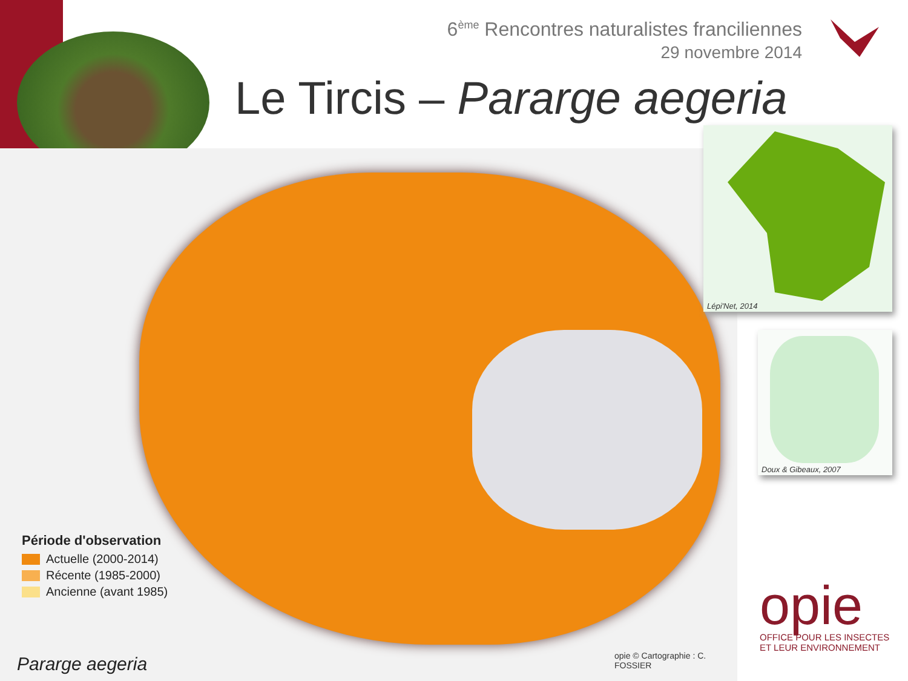6<sup>ème</sup> Rencontres naturalistes franciliennes
29 novembre 2014
Le Tircis – Pararge aegeria
Période d'observation
Actuelle (2000-2014)
Récente (1985-2000)
Ancienne (avant 1985)
Pararge aegeria
opie © Cartographie : C. FOSSIER
Lépi'Net, 2014
Doux & Gibeaux, 2007
opie
OFFICE POUR LES INSECTES
ET LEUR ENVIRONNEMENT